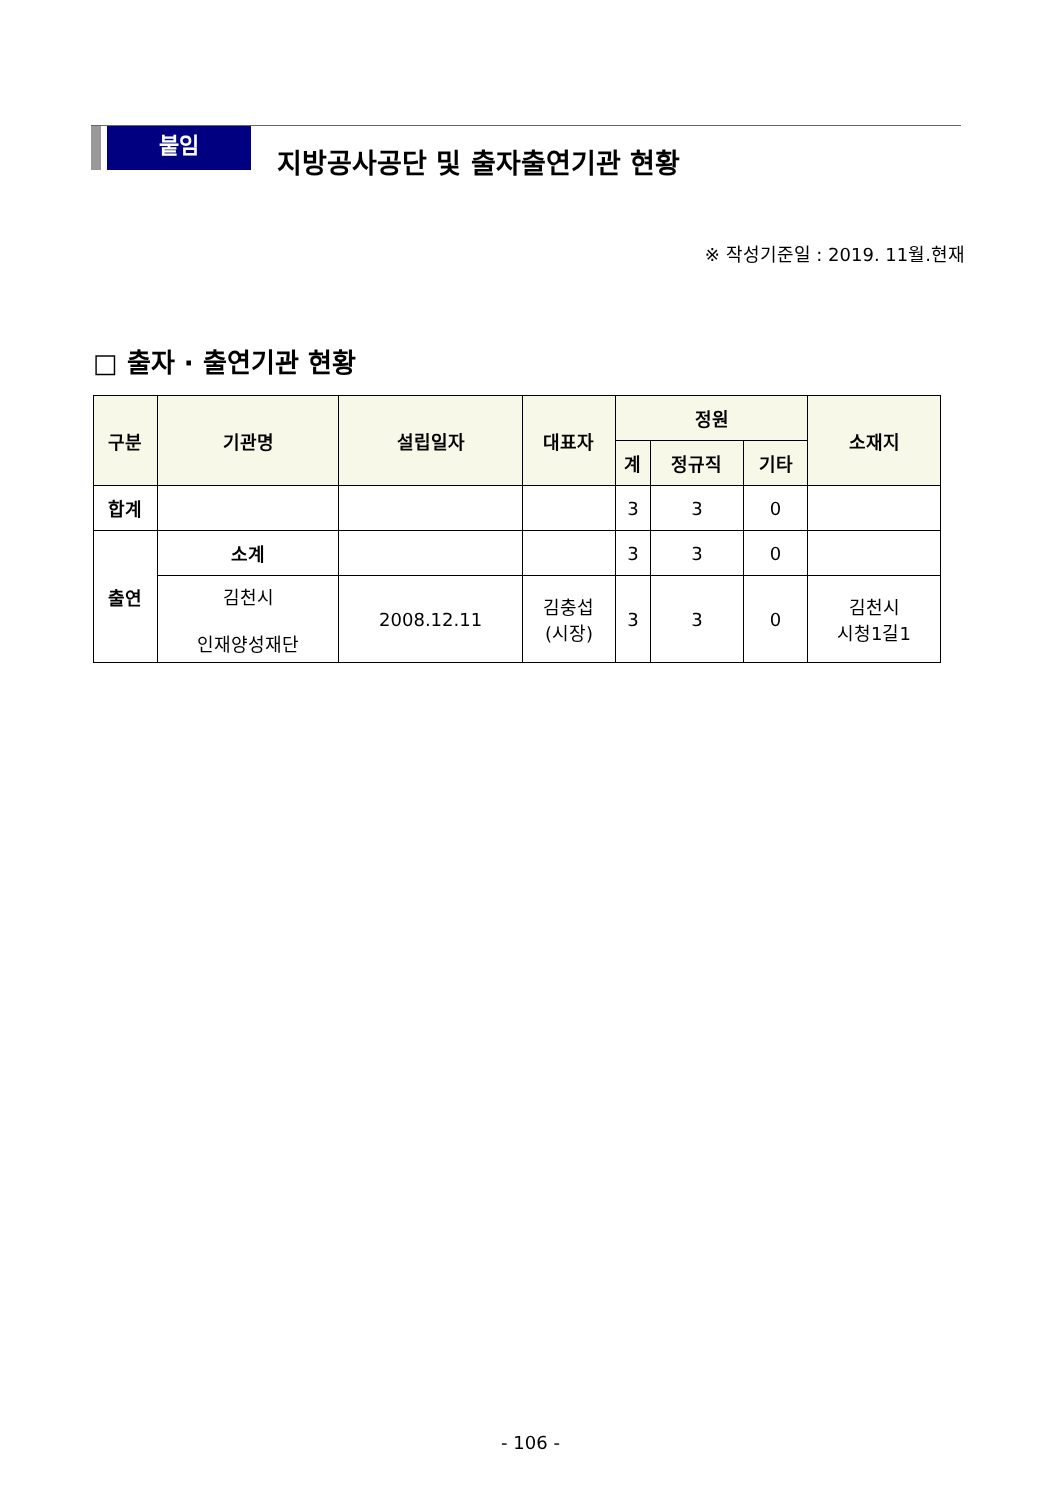붙임
지방공사공단 및 출자출연기관 현황
※ 작성기준일 : 2019. 11월.현재
□ 출자 · 출연기관 현황
| 구분 | 기관명 | 설립일자 | 대표자 | 정원 | | | 소재지 |
| --- | --- | --- | --- | --- | --- | --- | --- |
| | | | | 계 | 정규직 | 기타 | |
| 합계 | | | | 3 | 3 | 0 | |
| 출연 | 소계 | | | 3 | 3 | 0 | |
| | 김천시 인재양성재단 | 2008.12.11 | 김충섭 (시장) | 3 | 3 | 0 | 김천시 시청1길1 |
- 106 -